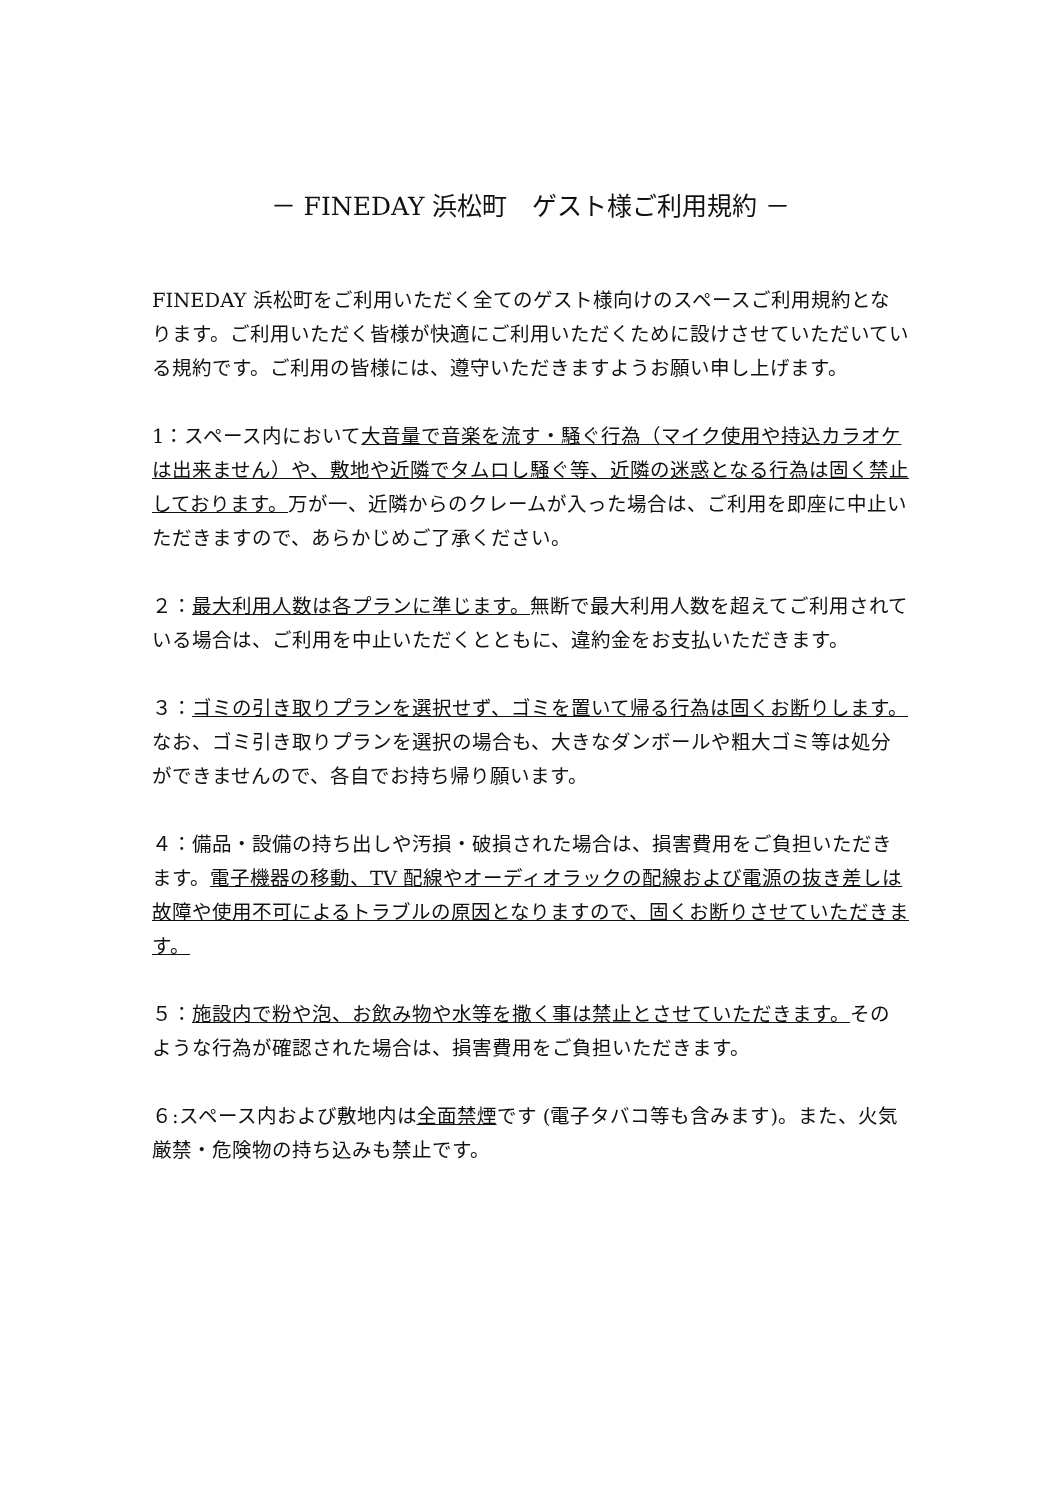－ FINEDAY 浜松町　ゲスト様ご利用規約 －
FINEDAY 浜松町をご利用いただく全てのゲスト様向けのスペースご利用規約となります。ご利用いただく皆様が快適にご利用いただくために設けさせていただいている規約です。ご利用の皆様には、遵守いただきますようお願い申し上げます。
1：スペース内において大音量で音楽を流す・騒ぐ行為（マイク使用や持込カラオケは出来ません）や、敷地や近隣でタムロし騒ぐ等、近隣の迷惑となる行為は固く禁止しております。万が一、近隣からのクレームが入った場合は、ご利用を即座に中止いただきますので、あらかじめご了承ください。
２：最大利用人数は各プランに準じます。無断で最大利用人数を超えてご利用されている場合は、ご利用を中止いただくとともに、違約金をお支払いただきます。
３：ゴミの引き取りプランを選択せず、ゴミを置いて帰る行為は固くお断りします。なお、ゴミ引き取りプランを選択の場合も、大きなダンボールや粗大ゴミ等は処分ができませんので、各自でお持ち帰り願います。
４：備品・設備の持ち出しや汚損・破損された場合は、損害費用をご負担いただきます。電子機器の移動、TV 配線やオーディオラックの配線および電源の抜き差しは故障や使用不可によるトラブルの原因となりますので、固くお断りさせていただきます。
５：施設内で粉や泡、お飲み物や水等を撒く事は禁止とさせていただきます。そのような行為が確認された場合は、損害費用をご負担いただきます。
６:スペース内および敷地内は全面禁煙です (電子タバコ等も含みます)。また、火気厳禁・危険物の持ち込みも禁止です。